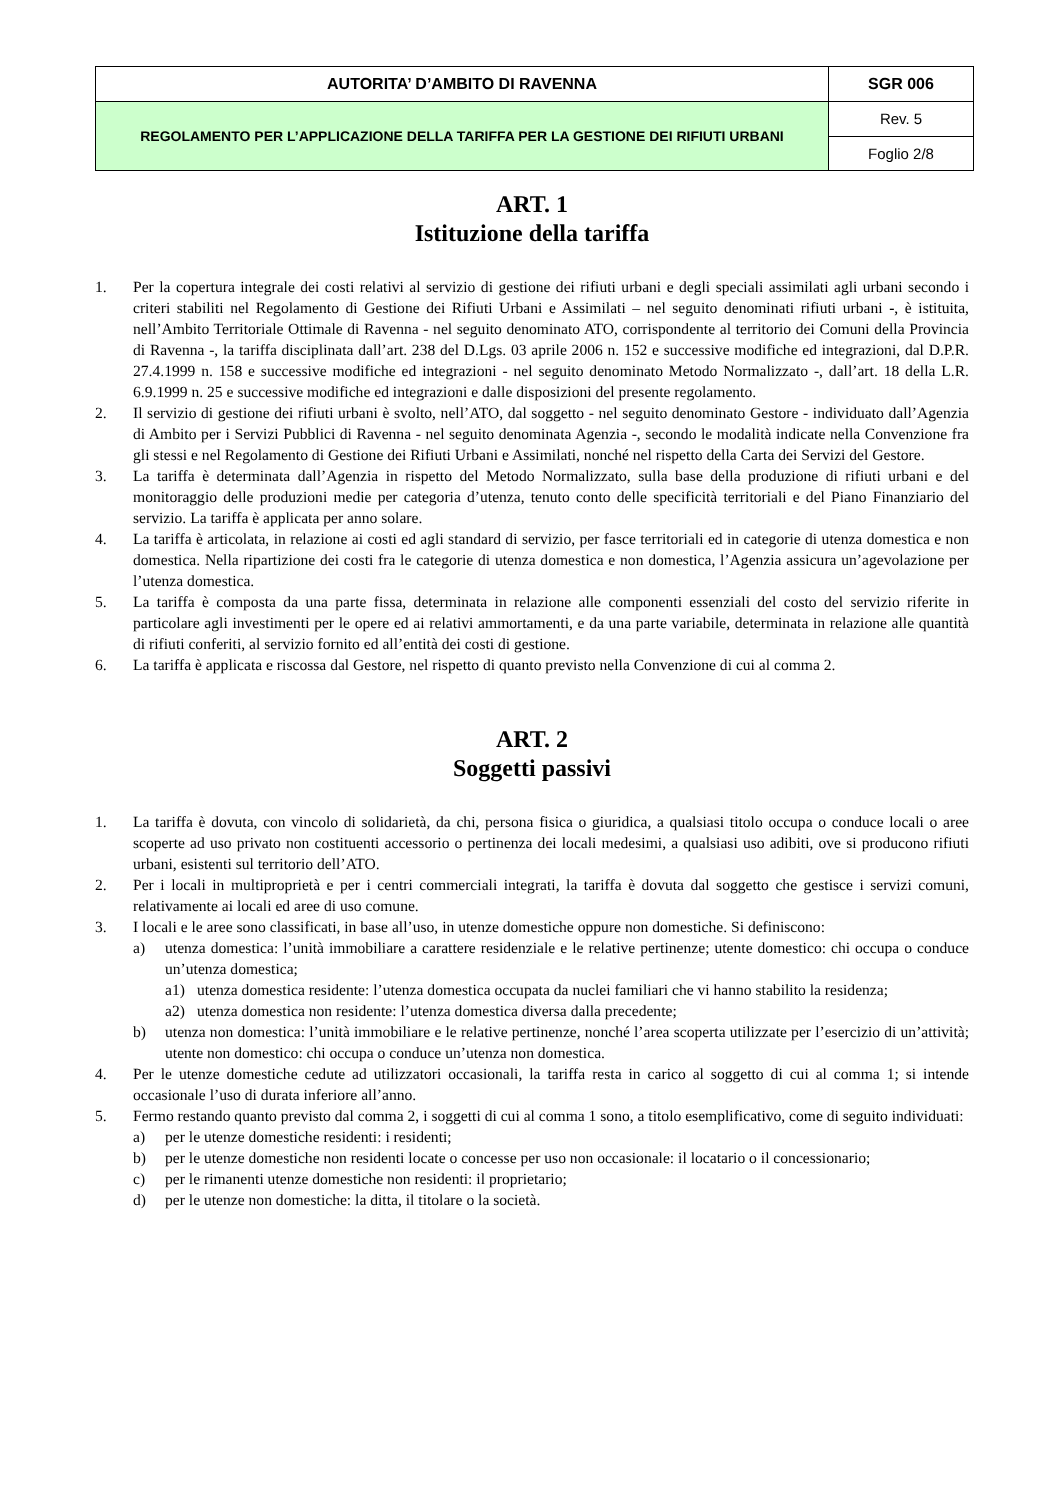| AUTORITA’ D’AMBITO DI RAVENNA | SGR 006 |
| REGOLAMENTO PER L’APPLICAZIONE DELLA TARIFFA PER LA GESTIONE DEI RIFIUTI URBANI | Rev. 5 |
| | Foglio 2/8 |
ART. 1
Istituzione della tariffa
1. Per la copertura integrale dei costi relativi al servizio di gestione dei rifiuti urbani e degli speciali assimilati agli urbani secondo i criteri stabiliti nel Regolamento di Gestione dei Rifiuti Urbani e Assimilati – nel seguito denominati rifiuti urbani -, è istituita, nell’Ambito Territoriale Ottimale di Ravenna - nel seguito denominato ATO, corrispondente al territorio dei Comuni della Provincia di Ravenna -, la tariffa disciplinata dall’art. 238 del D.Lgs. 03 aprile 2006 n. 152 e successive modifiche ed integrazioni, dal D.P.R. 27.4.1999 n. 158 e successive modifiche ed integrazioni - nel seguito denominato Metodo Normalizzato -, dall’art. 18 della L.R. 6.9.1999 n. 25 e successive modifiche ed integrazioni e dalle disposizioni del presente regolamento.
2. Il servizio di gestione dei rifiuti urbani è svolto, nell’ATO, dal soggetto - nel seguito denominato Gestore - individuato dall’Agenzia di Ambito per i Servizi Pubblici di Ravenna - nel seguito denominata Agenzia -, secondo le modalità indicate nella Convenzione fra gli stessi e nel Regolamento di Gestione dei Rifiuti Urbani e Assimilati, nonché nel rispetto della Carta dei Servizi del Gestore.
3. La tariffa è determinata dall’Agenzia in rispetto del Metodo Normalizzato, sulla base della produzione di rifiuti urbani e del monitoraggio delle produzioni medie per categoria d’utenza, tenuto conto delle specificità territoriali e del Piano Finanziario del servizio. La tariffa è applicata per anno solare.
4. La tariffa è articolata, in relazione ai costi ed agli standard di servizio, per fasce territoriali ed in categorie di utenza domestica e non domestica. Nella ripartizione dei costi fra le categorie di utenza domestica e non domestica, l’Agenzia assicura un’agevolazione per l’utenza domestica.
5. La tariffa è composta da una parte fissa, determinata in relazione alle componenti essenziali del costo del servizio riferite in particolare agli investimenti per le opere ed ai relativi ammortamenti, e da una parte variabile, determinata in relazione alle quantità di rifiuti conferiti, al servizio fornito ed all’entità dei costi di gestione.
6. La tariffa è applicata e riscossa dal Gestore, nel rispetto di quanto previsto nella Convenzione di cui al comma 2.
ART. 2
Soggetti passivi
1. La tariffa è dovuta, con vincolo di solidarietà, da chi, persona fisica o giuridica, a qualsiasi titolo occupa o conduce locali o aree scoperte ad uso privato non costituenti accessorio o pertinenza dei locali medesimi, a qualsiasi uso adibiti, ove si producono rifiuti urbani, esistenti sul territorio dell’ATO.
2. Per i locali in multiproprietà e per i centri commerciali integrati, la tariffa è dovuta dal soggetto che gestisce i servizi comuni, relativamente ai locali ed aree di uso comune.
3. I locali e le aree sono classificati, in base all’uso, in utenze domestiche oppure non domestiche. Si definiscono:
a) utenza domestica: l’unità immobiliare a carattere residenziale e le relative pertinenze; utente domestico: chi occupa o conduce un’utenza domestica;
a1) utenza domestica residente: l’utenza domestica occupata da nuclei familiari che vi hanno stabilito la residenza;
a2) utenza domestica non residente: l’utenza domestica diversa dalla precedente;
b) utenza non domestica: l’unità immobiliare e le relative pertinenze, nonché l’area scoperta utilizzate per l’esercizio di un’attività; utente non domestico: chi occupa o conduce un’utenza non domestica.
4. Per le utenze domestiche cedute ad utilizzatori occasionali, la tariffa resta in carico al soggetto di cui al comma 1; si intende occasionale l’uso di durata inferiore all’anno.
5. Fermo restando quanto previsto dal comma 2, i soggetti di cui al comma 1 sono, a titolo esemplificativo, come di seguito individuati:
a) per le utenze domestiche residenti: i residenti;
b) per le utenze domestiche non residenti locate o concesse per uso non occasionale: il locatario o il concessionario;
c) per le rimanenti utenze domestiche non residenti: il proprietario;
d) per le utenze non domestiche: la ditta, il titolare o la società.